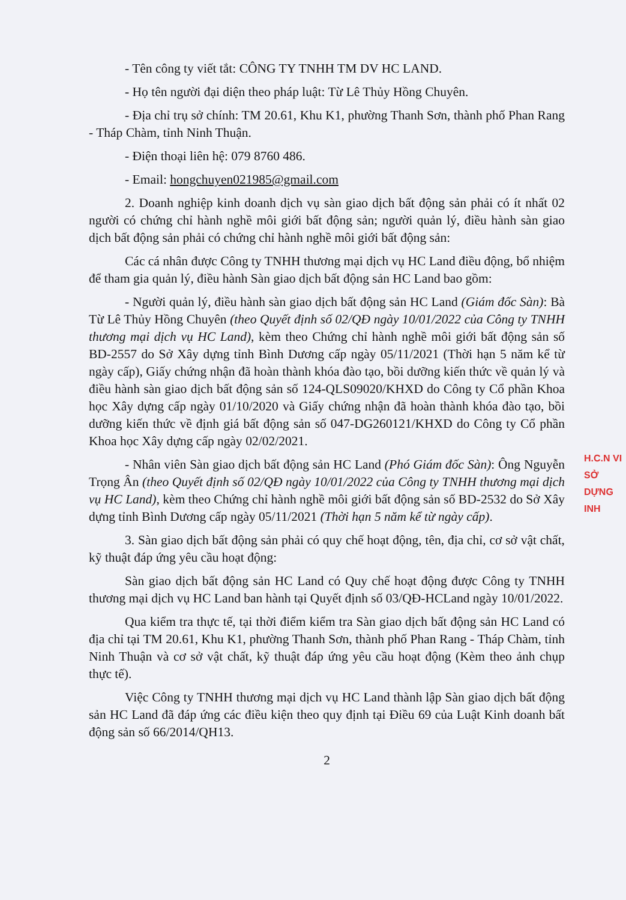- Tên công ty viết tắt: CÔNG TY TNHH TM DV HC LAND.
- Họ tên người đại diện theo pháp luật: Từ Lê Thủy Hồng Chuyên.
- Địa chỉ trụ sở chính: TM 20.61, Khu K1, phường Thanh Sơn, thành phố Phan Rang - Tháp Chàm, tỉnh Ninh Thuận.
- Điện thoại liên hệ: 079 8760 486.
- Email: hongchuyen021985@gmail.com
2. Doanh nghiệp kinh doanh dịch vụ sàn giao dịch bất động sản phải có ít nhất 02 người có chứng chỉ hành nghề môi giới bất động sản; người quản lý, điều hành sàn giao dịch bất động sản phải có chứng chỉ hành nghề môi giới bất động sản:
Các cá nhân được Công ty TNHH thương mại dịch vụ HC Land điều động, bổ nhiệm để tham gia quản lý, điều hành Sàn giao dịch bất động sản HC Land bao gồm:
- Người quản lý, điều hành sàn giao dịch bất động sản HC Land (Giám đốc Sàn): Bà Từ Lê Thủy Hồng Chuyên (theo Quyết định số 02/QĐ ngày 10/01/2022 của Công ty TNHH thương mại dịch vụ HC Land), kèm theo Chứng chỉ hành nghề môi giới bất động sản số BD-2557 do Sở Xây dựng tỉnh Bình Dương cấp ngày 05/11/2021 (Thời hạn 5 năm kể từ ngày cấp), Giấy chứng nhận đã hoàn thành khóa đào tạo, bồi dưỡng kiến thức về quản lý và điều hành sàn giao dịch bất động sản số 124-QLS09020/KHXD do Công ty Cổ phần Khoa học Xây dựng cấp ngày 01/10/2020 và Giấy chứng nhận đã hoàn thành khóa đào tạo, bồi dưỡng kiến thức về định giá bất động sản số 047-DG260121/KHXD do Công ty Cổ phần Khoa học Xây dựng cấp ngày 02/02/2021.
- Nhân viên Sàn giao dịch bất động sản HC Land (Phó Giám đốc Sàn): Ông Nguyễn Trọng Ân (theo Quyết định số 02/QĐ ngày 10/01/2022 của Công ty TNHH thương mại dịch vụ HC Land), kèm theo Chứng chỉ hành nghề môi giới bất động sản số BD-2532 do Sở Xây dựng tỉnh Bình Dương cấp ngày 05/11/2021 (Thời hạn 5 năm kể từ ngày cấp).
3. Sàn giao dịch bất động sản phải có quy chế hoạt động, tên, địa chỉ, cơ sở vật chất, kỹ thuật đáp ứng yêu cầu hoạt động:
Sàn giao dịch bất động sản HC Land có Quy chế hoạt động được Công ty TNHH thương mại dịch vụ HC Land ban hành tại Quyết định số 03/QĐ-HCLand ngày 10/01/2022.
Qua kiểm tra thực tế, tại thời điểm kiểm tra Sàn giao dịch bất động sản HC Land có địa chỉ tại TM 20.61, Khu K1, phường Thanh Sơn, thành phố Phan Rang - Tháp Chàm, tỉnh Ninh Thuận và cơ sở vật chất, kỹ thuật đáp ứng yêu cầu hoạt động (Kèm theo ảnh chụp thực tế).
Việc Công ty TNHH thương mại dịch vụ HC Land thành lập Sàn giao dịch bất động sản HC Land đã đáp ứng các điều kiện theo quy định tại Điều 69 của Luật Kinh doanh bất động sản số 66/2014/QH13.
2
H.C.N VI
SỞ
DỰNG
INH